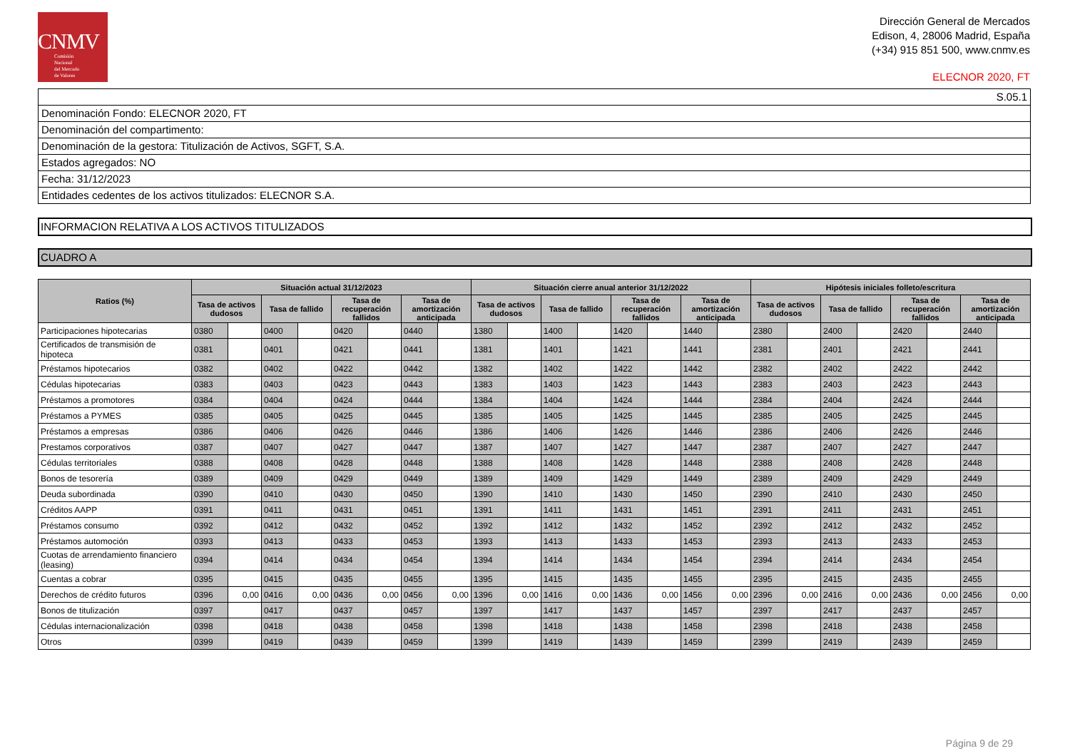CNMV
Comisión
Nacional
del Mercado
de Valores
Dirección General de Mercados
Edison, 4, 28006 Madrid, España
(+34) 915 851 500, www.cnmv.es
ELECNOR 2020, FT
S.05.1
Denominación Fondo: ELECNOR 2020, FT
Denominación del compartimento:
Denominación de la gestora: Titulización de Activos, SGFT, S.A.
Estados agregados: NO
Fecha: 31/12/2023
Entidades cedentes de los activos titulizados: ELECNOR S.A.
INFORMACION RELATIVA A LOS ACTIVOS TITULIZADOS
CUADRO A
| Ratios (%) | Situación actual 31/12/2023 | | | | | | | | Situación cierre anual anterior 31/12/2022 | | | | | | | | Hipótesis iniciales folleto/escritura | | | | | | | |
| --- | --- | --- | --- | --- | --- | --- | --- | --- | --- | --- | --- | --- | --- | --- | --- | --- | --- | --- | --- | --- | --- | --- | --- | --- |
| | Tasa de activos dudosos | | Tasa de fallido | | Tasa de recuperación fallidos | | Tasa de amortización anticipada | | Tasa de activos dudosos | | Tasa de fallido | | Tasa de recuperación fallidos | | Tasa de amortización anticipada | | Tasa de activos dudosos | | Tasa de fallido | | Tasa de recuperación fallidos | | Tasa de amortización anticipada | |
| Participaciones hipotecarias | 0380 | | 0400 | | 0420 | | 0440 | | 1380 | | 1400 | | 1420 | | 1440 | | 2380 | | 2400 | | 2420 | | 2440 | |
| Certificados de transmisión de hipoteca | 0381 | | 0401 | | 0421 | | 0441 | | 1381 | | 1401 | | 1421 | | 1441 | | 2381 | | 2401 | | 2421 | | 2441 | |
| Préstamos hipotecarios | 0382 | | 0402 | | 0422 | | 0442 | | 1382 | | 1402 | | 1422 | | 1442 | | 2382 | | 2402 | | 2422 | | 2442 | |
| Cédulas hipotecarias | 0383 | | 0403 | | 0423 | | 0443 | | 1383 | | 1403 | | 1423 | | 1443 | | 2383 | | 2403 | | 2423 | | 2443 | |
| Préstamos a promotores | 0384 | | 0404 | | 0424 | | 0444 | | 1384 | | 1404 | | 1424 | | 1444 | | 2384 | | 2404 | | 2424 | | 2444 | |
| Préstamos a PYMES | 0385 | | 0405 | | 0425 | | 0445 | | 1385 | | 1405 | | 1425 | | 1445 | | 2385 | | 2405 | | 2425 | | 2445 | |
| Préstamos a empresas | 0386 | | 0406 | | 0426 | | 0446 | | 1386 | | 1406 | | 1426 | | 1446 | | 2386 | | 2406 | | 2426 | | 2446 | |
| Prestamos corporativos | 0387 | | 0407 | | 0427 | | 0447 | | 1387 | | 1407 | | 1427 | | 1447 | | 2387 | | 2407 | | 2427 | | 2447 | |
| Cédulas territoriales | 0388 | | 0408 | | 0428 | | 0448 | | 1388 | | 1408 | | 1428 | | 1448 | | 2388 | | 2408 | | 2428 | | 2448 | |
| Bonos de tesorería | 0389 | | 0409 | | 0429 | | 0449 | | 1389 | | 1409 | | 1429 | | 1449 | | 2389 | | 2409 | | 2429 | | 2449 | |
| Deuda subordinada | 0390 | | 0410 | | 0430 | | 0450 | | 1390 | | 1410 | | 1430 | | 1450 | | 2390 | | 2410 | | 2430 | | 2450 | |
| Créditos AAPP | 0391 | | 0411 | | 0431 | | 0451 | | 1391 | | 1411 | | 1431 | | 1451 | | 2391 | | 2411 | | 2431 | | 2451 | |
| Préstamos consumo | 0392 | | 0412 | | 0432 | | 0452 | | 1392 | | 1412 | | 1432 | | 1452 | | 2392 | | 2412 | | 2432 | | 2452 | |
| Préstamos automoción | 0393 | | 0413 | | 0433 | | 0453 | | 1393 | | 1413 | | 1433 | | 1453 | | 2393 | | 2413 | | 2433 | | 2453 | |
| Cuotas de arrendamiento financiero (leasing) | 0394 | | 0414 | | 0434 | | 0454 | | 1394 | | 1414 | | 1434 | | 1454 | | 2394 | | 2414 | | 2434 | | 2454 | |
| Cuentas a cobrar | 0395 | | 0415 | | 0435 | | 0455 | | 1395 | | 1415 | | 1435 | | 1455 | | 2395 | | 2415 | | 2435 | | 2455 | |
| Derechos de crédito futuros | 0396 | 0,00 | 0416 | 0,00 | 0436 | 0,00 | 0456 | 0,00 | 1396 | 0,00 | 1416 | 0,00 | 1436 | 0,00 | 1456 | 0,00 | 2396 | 0,00 | 2416 | 0,00 | 2436 | 0,00 | 2456 | 0,00 |
| Bonos de titulización | 0397 | | 0417 | | 0437 | | 0457 | | 1397 | | 1417 | | 1437 | | 1457 | | 2397 | | 2417 | | 2437 | | 2457 | |
| Cédulas internacionalización | 0398 | | 0418 | | 0438 | | 0458 | | 1398 | | 1418 | | 1438 | | 1458 | | 2398 | | 2418 | | 2438 | | 2458 | |
| Otros | 0399 | | 0419 | | 0439 | | 0459 | | 1399 | | 1419 | | 1439 | | 1459 | | 2399 | | 2419 | | 2439 | | 2459 | |
Página 9 de 29